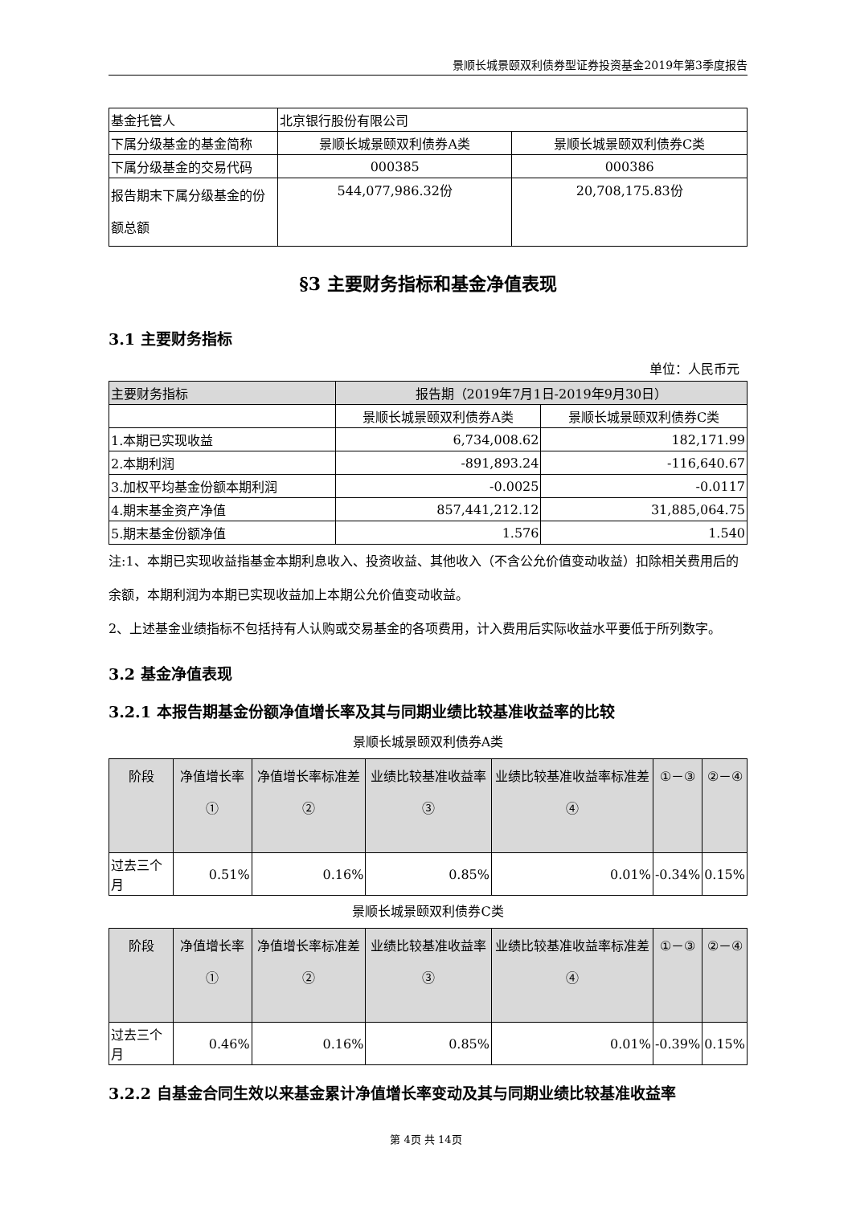景顺长城景颐双利债券型证券投资基金2019年第3季度报告
| 基金托管人 | 北京银行股份有限公司 | |
| 下属分级基金的基金简称 | 景顺长城景颐双利债券A类 | 景顺长城景颐双利债券C类 |
| 下属分级基金的交易代码 | 000385 | 000386 |
| 报告期末下属分级基金的份额总额 | 544,077,986.32份 | 20,708,175.83份 |
§3 主要财务指标和基金净值表现
3.1 主要财务指标
单位：人民币元
| 主要财务指标 | 报告期（2019年7月1日-2019年9月30日） | |
| | 景顺长城景颐双利债券A类 | 景顺长城景颐双利债券C类 |
| 1.本期已实现收益 | 6,734,008.62 | 182,171.99 |
| 2.本期利润 | -891,893.24 | -116,640.67 |
| 3.加权平均基金份额本期利润 | -0.0025 | -0.0117 |
| 4.期末基金资产净值 | 857,441,212.12 | 31,885,064.75 |
| 5.期末基金份额净值 | 1.576 | 1.540 |
注:1、本期已实现收益指基金本期利息收入、投资收益、其他收入（不含公允价值变动收益）扣除相关费用后的余额，本期利润为本期已实现收益加上本期公允价值变动收益。
2、上述基金业绩指标不包括持有人认购或交易基金的各项费用，计入费用后实际收益水平要低于所列数字。
3.2 基金净值表现
3.2.1 本报告期基金份额净值增长率及其与同期业绩比较基准收益率的比较
景顺长城景颐双利债券A类
| 阶段 | 净值增长率① | 净值增长率标准差② | 业绩比较基准收益率③ | 业绩比较基准收益率标准差④ | ①－③ | ②－④ |
| 过去三个月 | 0.51% | 0.16% | 0.85% | 0.01% | -0.34% | 0.15% |
景顺长城景颐双利债券C类
| 阶段 | 净值增长率① | 净值增长率标准差② | 业绩比较基准收益率③ | 业绩比较基准收益率标准差④ | ①－③ | ②－④ |
| 过去三个月 | 0.46% | 0.16% | 0.85% | 0.01% | -0.39% | 0.15% |
3.2.2 自基金合同生效以来基金累计净值增长率变动及其与同期业绩比较基准收益率
第 4页 共 14页